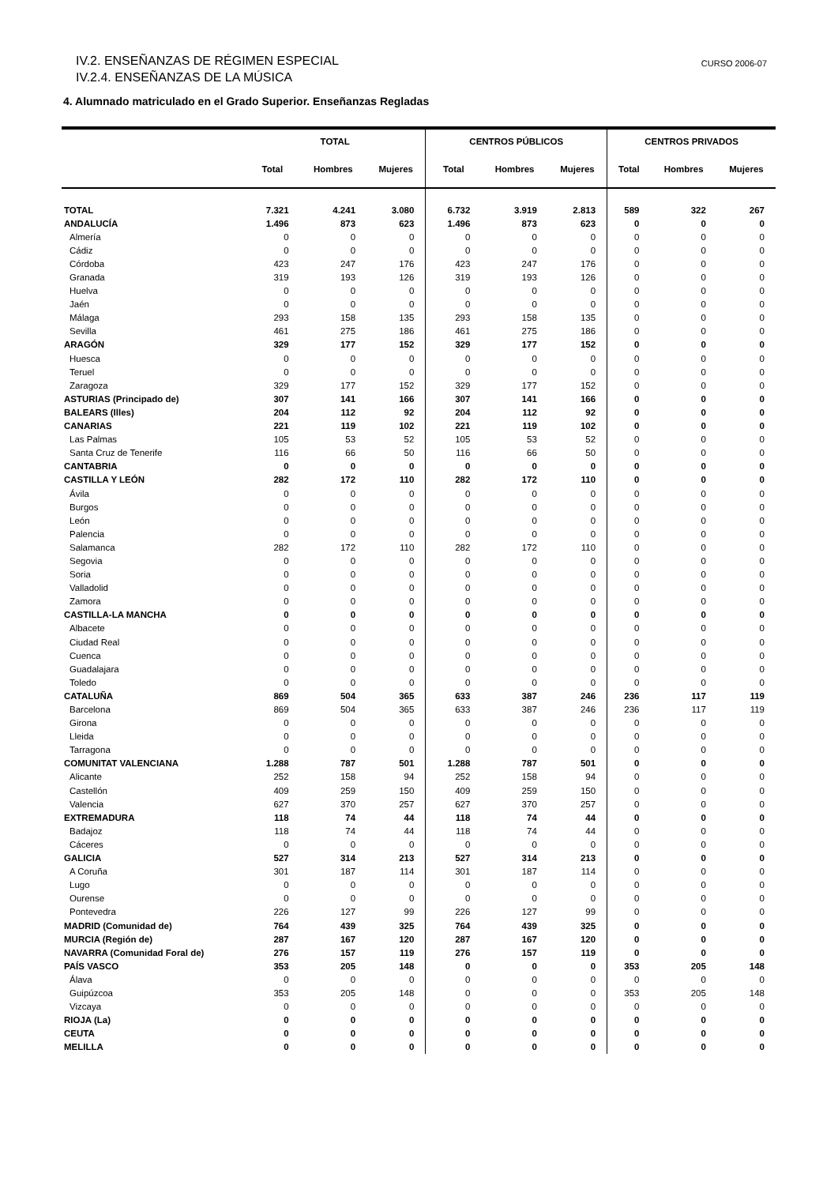IV.2. ENSEÑANZAS DE RÉGIMEN ESPECIAL
IV.2.4. ENSEÑANZAS DE LA MÚSICA
CURSO 2006-07
4. Alumnado matriculado en el Grado Superior. Enseñanzas Regladas
| | TOTAL | | | CENTROS PÚBLICOS | | | CENTROS PRIVADOS | | |
| --- | --- | --- | --- | --- | --- | --- | --- | --- | --- |
| | Total | Hombres | Mujeres | Total | Hombres | Mujeres | Total | Hombres | Mujeres |
| TOTAL | 7.321 | 4.241 | 3.080 | 6.732 | 3.919 | 2.813 | 589 | 322 | 267 |
| ANDALUCÍA | 1.496 | 873 | 623 | 1.496 | 873 | 623 | 0 | 0 | 0 |
| Almería | 0 | 0 | 0 | 0 | 0 | 0 | 0 | 0 | 0 |
| Cádiz | 0 | 0 | 0 | 0 | 0 | 0 | 0 | 0 | 0 |
| Córdoba | 423 | 247 | 176 | 423 | 247 | 176 | 0 | 0 | 0 |
| Granada | 319 | 193 | 126 | 319 | 193 | 126 | 0 | 0 | 0 |
| Huelva | 0 | 0 | 0 | 0 | 0 | 0 | 0 | 0 | 0 |
| Jaén | 0 | 0 | 0 | 0 | 0 | 0 | 0 | 0 | 0 |
| Málaga | 293 | 158 | 135 | 293 | 158 | 135 | 0 | 0 | 0 |
| Sevilla | 461 | 275 | 186 | 461 | 275 | 186 | 0 | 0 | 0 |
| ARAGÓN | 329 | 177 | 152 | 329 | 177 | 152 | 0 | 0 | 0 |
| Huesca | 0 | 0 | 0 | 0 | 0 | 0 | 0 | 0 | 0 |
| Teruel | 0 | 0 | 0 | 0 | 0 | 0 | 0 | 0 | 0 |
| Zaragoza | 329 | 177 | 152 | 329 | 177 | 152 | 0 | 0 | 0 |
| ASTURIAS (Principado de) | 307 | 141 | 166 | 307 | 141 | 166 | 0 | 0 | 0 |
| BALEARS (Illes) | 204 | 112 | 92 | 204 | 112 | 92 | 0 | 0 | 0 |
| CANARIAS | 221 | 119 | 102 | 221 | 119 | 102 | 0 | 0 | 0 |
| Las Palmas | 105 | 53 | 52 | 105 | 53 | 52 | 0 | 0 | 0 |
| Santa Cruz de Tenerife | 116 | 66 | 50 | 116 | 66 | 50 | 0 | 0 | 0 |
| CANTABRIA | 0 | 0 | 0 | 0 | 0 | 0 | 0 | 0 | 0 |
| CASTILLA Y LEÓN | 282 | 172 | 110 | 282 | 172 | 110 | 0 | 0 | 0 |
| Ávila | 0 | 0 | 0 | 0 | 0 | 0 | 0 | 0 | 0 |
| Burgos | 0 | 0 | 0 | 0 | 0 | 0 | 0 | 0 | 0 |
| León | 0 | 0 | 0 | 0 | 0 | 0 | 0 | 0 | 0 |
| Palencia | 0 | 0 | 0 | 0 | 0 | 0 | 0 | 0 | 0 |
| Salamanca | 282 | 172 | 110 | 282 | 172 | 110 | 0 | 0 | 0 |
| Segovia | 0 | 0 | 0 | 0 | 0 | 0 | 0 | 0 | 0 |
| Soria | 0 | 0 | 0 | 0 | 0 | 0 | 0 | 0 | 0 |
| Valladolid | 0 | 0 | 0 | 0 | 0 | 0 | 0 | 0 | 0 |
| Zamora | 0 | 0 | 0 | 0 | 0 | 0 | 0 | 0 | 0 |
| CASTILLA-LA MANCHA | 0 | 0 | 0 | 0 | 0 | 0 | 0 | 0 | 0 |
| Albacete | 0 | 0 | 0 | 0 | 0 | 0 | 0 | 0 | 0 |
| Ciudad Real | 0 | 0 | 0 | 0 | 0 | 0 | 0 | 0 | 0 |
| Cuenca | 0 | 0 | 0 | 0 | 0 | 0 | 0 | 0 | 0 |
| Guadalajara | 0 | 0 | 0 | 0 | 0 | 0 | 0 | 0 | 0 |
| Toledo | 0 | 0 | 0 | 0 | 0 | 0 | 0 | 0 | 0 |
| CATALUÑA | 869 | 504 | 365 | 633 | 387 | 246 | 236 | 117 | 119 |
| Barcelona | 869 | 504 | 365 | 633 | 387 | 246 | 236 | 117 | 119 |
| Girona | 0 | 0 | 0 | 0 | 0 | 0 | 0 | 0 | 0 |
| Lleida | 0 | 0 | 0 | 0 | 0 | 0 | 0 | 0 | 0 |
| Tarragona | 0 | 0 | 0 | 0 | 0 | 0 | 0 | 0 | 0 |
| COMUNITAT VALENCIANA | 1.288 | 787 | 501 | 1.288 | 787 | 501 | 0 | 0 | 0 |
| Alicante | 252 | 158 | 94 | 252 | 158 | 94 | 0 | 0 | 0 |
| Castellón | 409 | 259 | 150 | 409 | 259 | 150 | 0 | 0 | 0 |
| Valencia | 627 | 370 | 257 | 627 | 370 | 257 | 0 | 0 | 0 |
| EXTREMADURA | 118 | 74 | 44 | 118 | 74 | 44 | 0 | 0 | 0 |
| Badajoz | 118 | 74 | 44 | 118 | 74 | 44 | 0 | 0 | 0 |
| Cáceres | 0 | 0 | 0 | 0 | 0 | 0 | 0 | 0 | 0 |
| GALICIA | 527 | 314 | 213 | 527 | 314 | 213 | 0 | 0 | 0 |
| A Coruña | 301 | 187 | 114 | 301 | 187 | 114 | 0 | 0 | 0 |
| Lugo | 0 | 0 | 0 | 0 | 0 | 0 | 0 | 0 | 0 |
| Ourense | 0 | 0 | 0 | 0 | 0 | 0 | 0 | 0 | 0 |
| Pontevedra | 226 | 127 | 99 | 226 | 127 | 99 | 0 | 0 | 0 |
| MADRID (Comunidad de) | 764 | 439 | 325 | 764 | 439 | 325 | 0 | 0 | 0 |
| MURCIA (Región de) | 287 | 167 | 120 | 287 | 167 | 120 | 0 | 0 | 0 |
| NAVARRA (Comunidad Foral de) | 276 | 157 | 119 | 276 | 157 | 119 | 0 | 0 | 0 |
| PAÍS VASCO | 353 | 205 | 148 | 0 | 0 | 0 | 353 | 205 | 148 |
| Álava | 0 | 0 | 0 | 0 | 0 | 0 | 0 | 0 | 0 |
| Guipúzcoa | 353 | 205 | 148 | 0 | 0 | 0 | 353 | 205 | 148 |
| Vizcaya | 0 | 0 | 0 | 0 | 0 | 0 | 0 | 0 | 0 |
| RIOJA (La) | 0 | 0 | 0 | 0 | 0 | 0 | 0 | 0 | 0 |
| CEUTA | 0 | 0 | 0 | 0 | 0 | 0 | 0 | 0 | 0 |
| MELILLA | 0 | 0 | 0 | 0 | 0 | 0 | 0 | 0 | 0 |